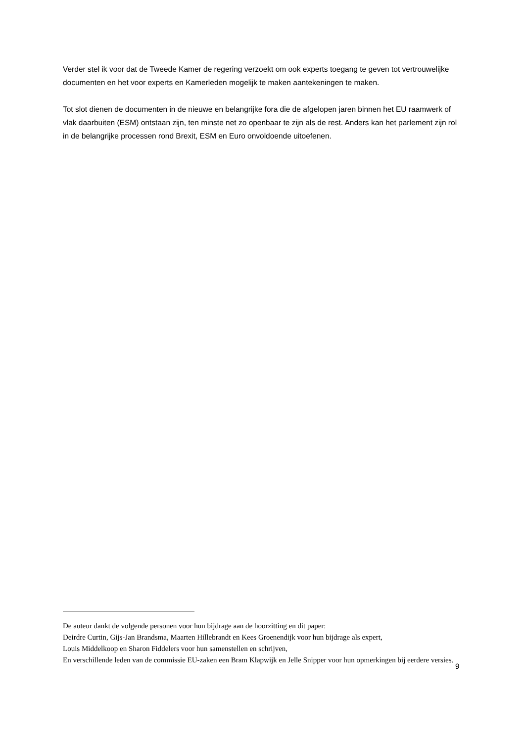Verder stel ik voor dat de Tweede Kamer de regering verzoekt om ook experts toegang te geven tot vertrouwelijke documenten en het voor experts en Kamerleden mogelijk te maken aantekeningen te maken.
Tot slot dienen de documenten in de nieuwe en belangrijke fora die de afgelopen jaren binnen het EU raamwerk of vlak daarbuiten (ESM) ontstaan zijn, ten minste net zo openbaar te zijn als de rest. Anders kan het parlement zijn rol in de belangrijke processen rond Brexit, ESM en Euro onvoldoende uitoefenen.
De auteur dankt de volgende personen voor hun bijdrage aan de hoorzitting en dit paper:
Deirdre Curtin, Gijs-Jan Brandsma, Maarten Hillebrandt en Kees Groenendijk voor hun bijdrage als expert,
Louis Middelkoop en Sharon Fiddelers voor hun samenstellen en schrijven,
En verschillende leden van de commissie EU-zaken een Bram Klapwijk en Jelle Snipper voor hun opmerkingen bij eerdere versies.
9